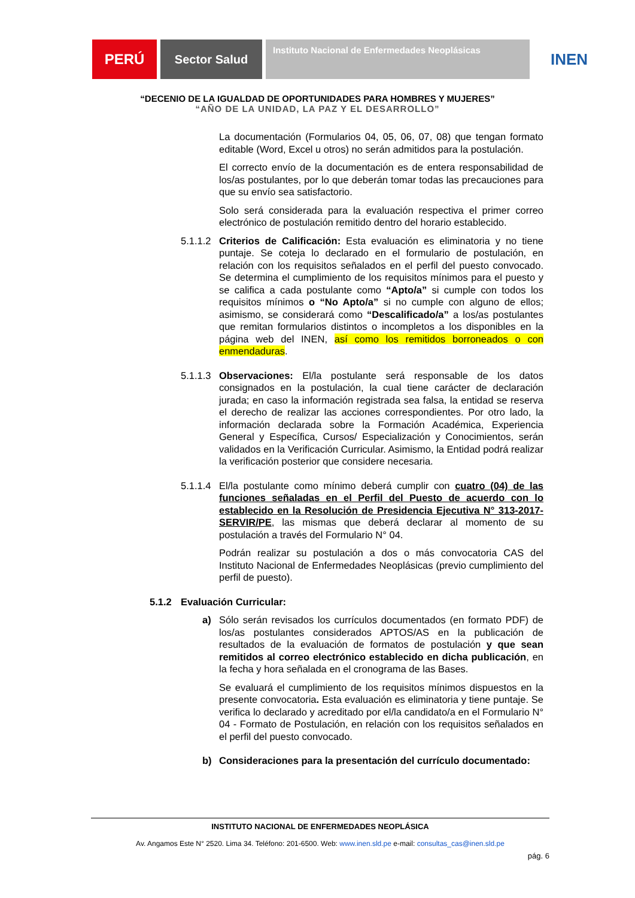PERÚ
Sector Salud
Instituto Nacional de Enfermedades Neoplásicas
INEN
“DECENIO DE LA IGUALDAD DE OPORTUNIDADES PARA HOMBRES Y MUJERES”
“AÑO DE LA UNIDAD, LA PAZ Y EL DESARROLLO”
La documentación (Formularios 04, 05, 06, 07, 08) que tengan formato editable (Word, Excel u otros) no serán admitidos para la postulación.
El correcto envío de la documentación es de entera responsabilidad de los/as postulantes, por lo que deberán tomar todas las precauciones para que su envío sea satisfactorio.
Solo será considerada para la evaluación respectiva el primer correo electrónico de postulación remitido dentro del horario establecido.
5.1.1.2
Criterios de Calificación: Esta evaluación es eliminatoria y no tiene puntaje. Se coteja lo declarado en el formulario de postulación, en relación con los requisitos señalados en el perfil del puesto convocado. Se determina el cumplimiento de los requisitos mínimos para el puesto y se califica a cada postulante como “Apto/a” si cumple con todos los requisitos mínimos o “No Apto/a” si no cumple con alguno de ellos; asimismo, se considerará como “Descalificado/a” a los/as postulantes que remitan formularios distintos o incompletos a los disponibles en la página web del INEN, así como los remitidos borroneados o con enmendaduras.
5.1.1.3
Observaciones: El/la postulante será responsable de los datos consignados en la postulación, la cual tiene carácter de declaración jurada; en caso la información registrada sea falsa, la entidad se reserva el derecho de realizar las acciones correspondientes. Por otro lado, la información declarada sobre la Formación Académica, Experiencia General y Específica, Cursos/ Especialización y Conocimientos, serán validados en la Verificación Curricular. Asimismo, la Entidad podrá realizar la verificación posterior que considere necesaria.
5.1.1.4
El/la postulante como mínimo deberá cumplir con cuatro (04) de las funciones señaladas en el Perfil del Puesto de acuerdo con lo establecido en la Resolución de Presidencia Ejecutiva N° 313-2017-SERVIR/PE, las mismas que deberá declarar al momento de su postulación a través del Formulario N° 04.
Podrán realizar su postulación a dos o más convocatoria CAS del Instituto Nacional de Enfermedades Neoplásicas (previo cumplimiento del perfil de puesto).
5.1.2 Evaluación Curricular:
a) Sólo serán revisados los currículos documentados (en formato PDF) de los/as postulantes considerados APTOS/AS en la publicación de resultados de la evaluación de formatos de postulación y que sean remitidos al correo electrónico establecido en dicha publicación, en la fecha y hora señalada en el cronograma de las Bases.
Se evaluará el cumplimiento de los requisitos mínimos dispuestos en la presente convocatoria. Esta evaluación es eliminatoria y tiene puntaje. Se verifica lo declarado y acreditado por el/la candidato/a en el Formulario N° 04 - Formato de Postulación, en relación con los requisitos señalados en el perfil del puesto convocado.
b) Consideraciones para la presentación del currículo documentado:
INSTITUTO NACIONAL DE ENFERMEDADES NEOPLÁSICA
Av. Angamos Este N° 2520. Lima 34. Teléfono: 201-6500. Web: www.inen.sld.pe e-mail: consultas_cas@inen.sld.pe
pág. 6